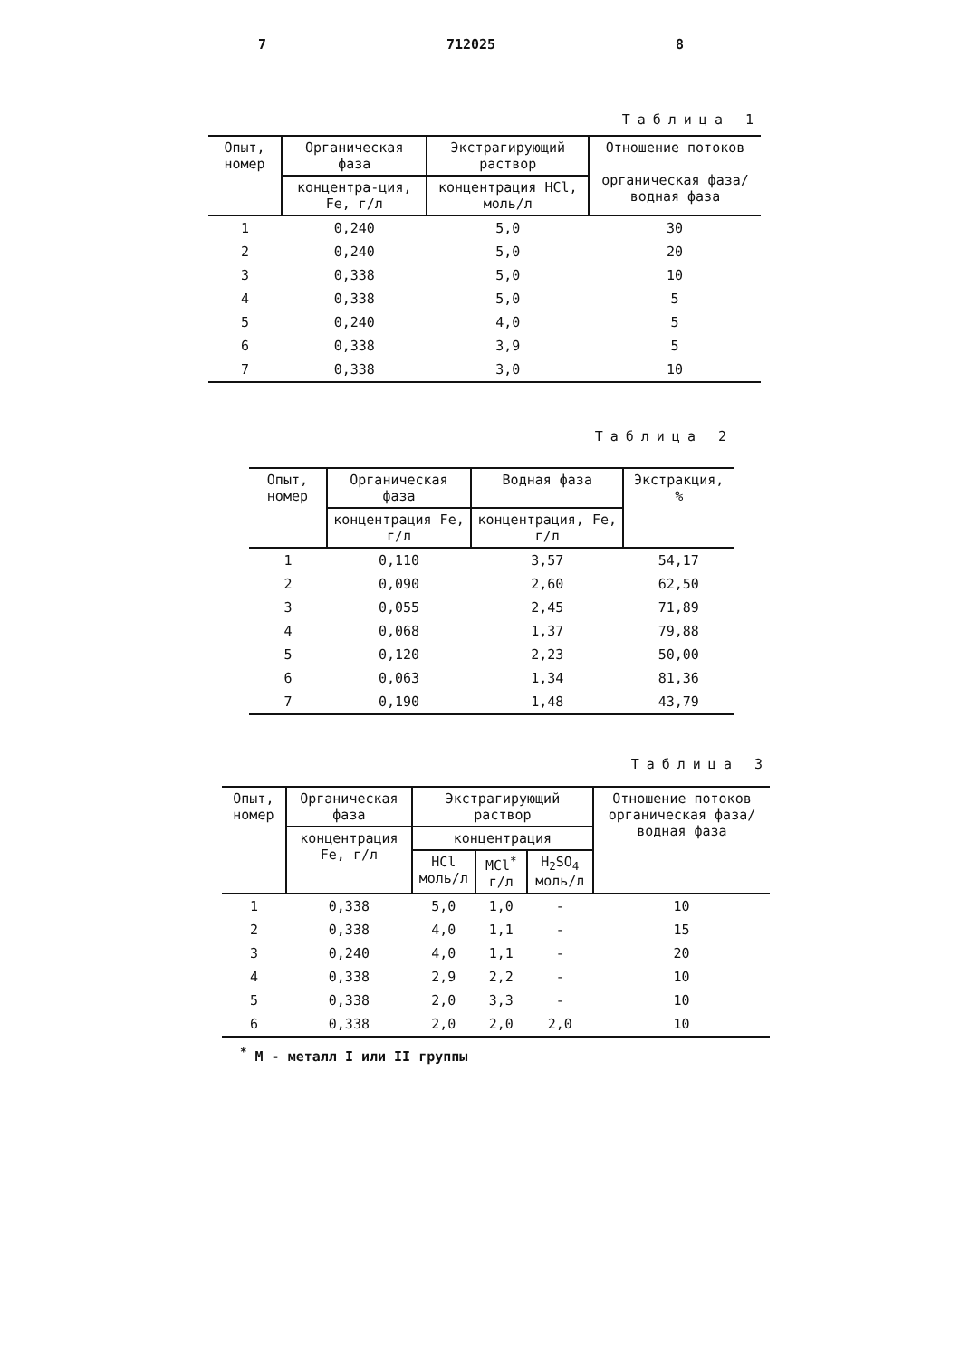7 712025 8
Таблица 1
| Опыт, номер | Органическая фаза | Экстрагирующий раствор | Отношение потоков органическая фаза/ водная фаза |
| --- | --- | --- | --- |
| | концентра-ция, Fe, г/л | концентрация HCl, моль/л | |
| 1 | 0,240 | 5,0 | 30 |
| 2 | 0,240 | 5,0 | 20 |
| 3 | 0,338 | 5,0 | 10 |
| 4 | 0,338 | 5,0 | 5 |
| 5 | 0,240 | 4,0 | 5 |
| 6 | 0,338 | 3,9 | 5 |
| 7 | 0,338 | 3,0 | 10 |
Таблица 2
| Опыт, номер | Органическая фаза | Водная фаза | Экстракция, % |
| --- | --- | --- | --- |
| | концентрация Fe, г/л | концентрация, Fe, г/л | |
| 1 | 0,110 | 3,57 | 54,17 |
| 2 | 0,090 | 2,60 | 62,50 |
| 3 | 0,055 | 2,45 | 71,89 |
| 4 | 0,068 | 1,37 | 79,88 |
| 5 | 0,120 | 2,23 | 50,00 |
| 6 | 0,063 | 1,34 | 81,36 |
| 7 | 0,190 | 1,48 | 43,79 |
Таблица 3
| Опыт, номер | Органическая фаза | Экстрагирующий раствор | | | Отношение потоков органическая фаза/водная фаза |
| --- | --- | --- | --- | --- | --- |
| | концентрация Fe, г/л | концентрация | | | |
| | | HCl моль/л | MCl<sup>*</sup> г/л | H<sub>2</sub>SO<sub>4</sub> моль/л | |
| 1 | 0,338 | 5,0 | 1,0 | - | 10 |
| 2 | 0,338 | 4,0 | 1,1 | - | 15 |
| 3 | 0,240 | 4,0 | 1,1 | - | 20 |
| 4 | 0,338 | 2,9 | 2,2 | - | 10 |
| 5 | 0,338 | 2,0 | 3,3 | - | 10 |
| 6 | 0,338 | 2,0 | 2,0 | 2,0 | 10 |
<sup>*</sup> M - металл I или II группы